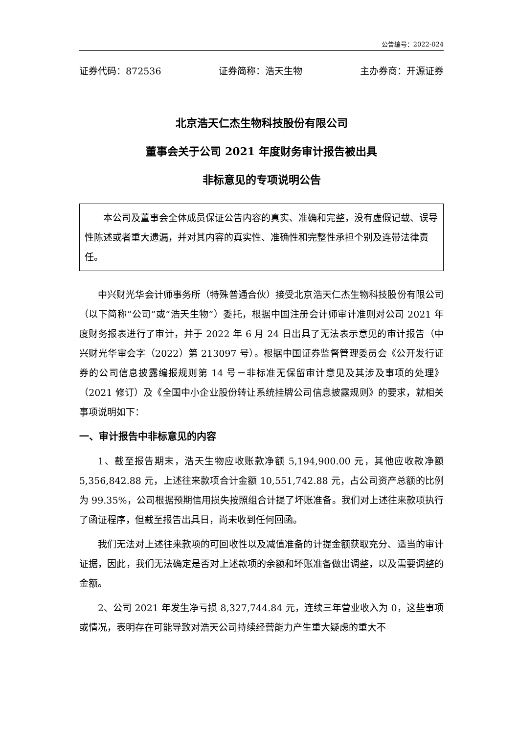公告编号：2022-024
证券代码：872536 证券简称：浩天生物 主办券商：开源证券
北京浩天仁杰生物科技股份有限公司
董事会关于公司 2021 年度财务审计报告被出具
非标意见的专项说明公告
本公司及董事会全体成员保证公告内容的真实、准确和完整，没有虚假记载、误导性陈述或者重大遗漏，并对其内容的真实性、准确性和完整性承担个别及连带法律责任。
中兴财光华会计师事务所（特殊普通合伙）接受北京浩天仁杰生物科技股份有限公司（以下简称“公司”或“浩天生物”）委托，根据中国注册会计师审计准则对公司 2021 年度财务报表进行了审计，并于 2022 年 6 月 24 日出具了无法表示意见的审计报告（中兴财光华审会字（2022）第 213097 号）。根据中国证券监督管理委员会《公开发行证券的公司信息披露编报规则第 14 号－非标准无保留审计意见及其涉及事项的处理》（2021 修订）及《全国中小企业股份转让系统挂牌公司信息披露规则》的要求，就相关事项说明如下：
一、审计报告中非标意见的内容
1、截至报告期末，浩天生物应收账款净额 5,194,900.00 元，其他应收款净额 5,356,842.88 元，上述往来款项合计金额 10,551,742.88 元，占公司资产总额的比例为 99.35%，公司根据预期信用损失按照组合计提了坏账准备。我们对上述往来款项执行了函证程序，但截至报告出具日，尚未收到任何回函。
我们无法对上述往来款项的可回收性以及减值准备的计提金额获取充分、适当的审计证据，因此，我们无法确定是否对上述款项的余额和坏账准备做出调整，以及需要调整的金额。
2、公司 2021 年发生净亏损 8,327,744.84 元，连续三年营业收入为 0，这些事项或情况，表明存在可能导致对浩天公司持续经营能力产生重大疑虑的重大不